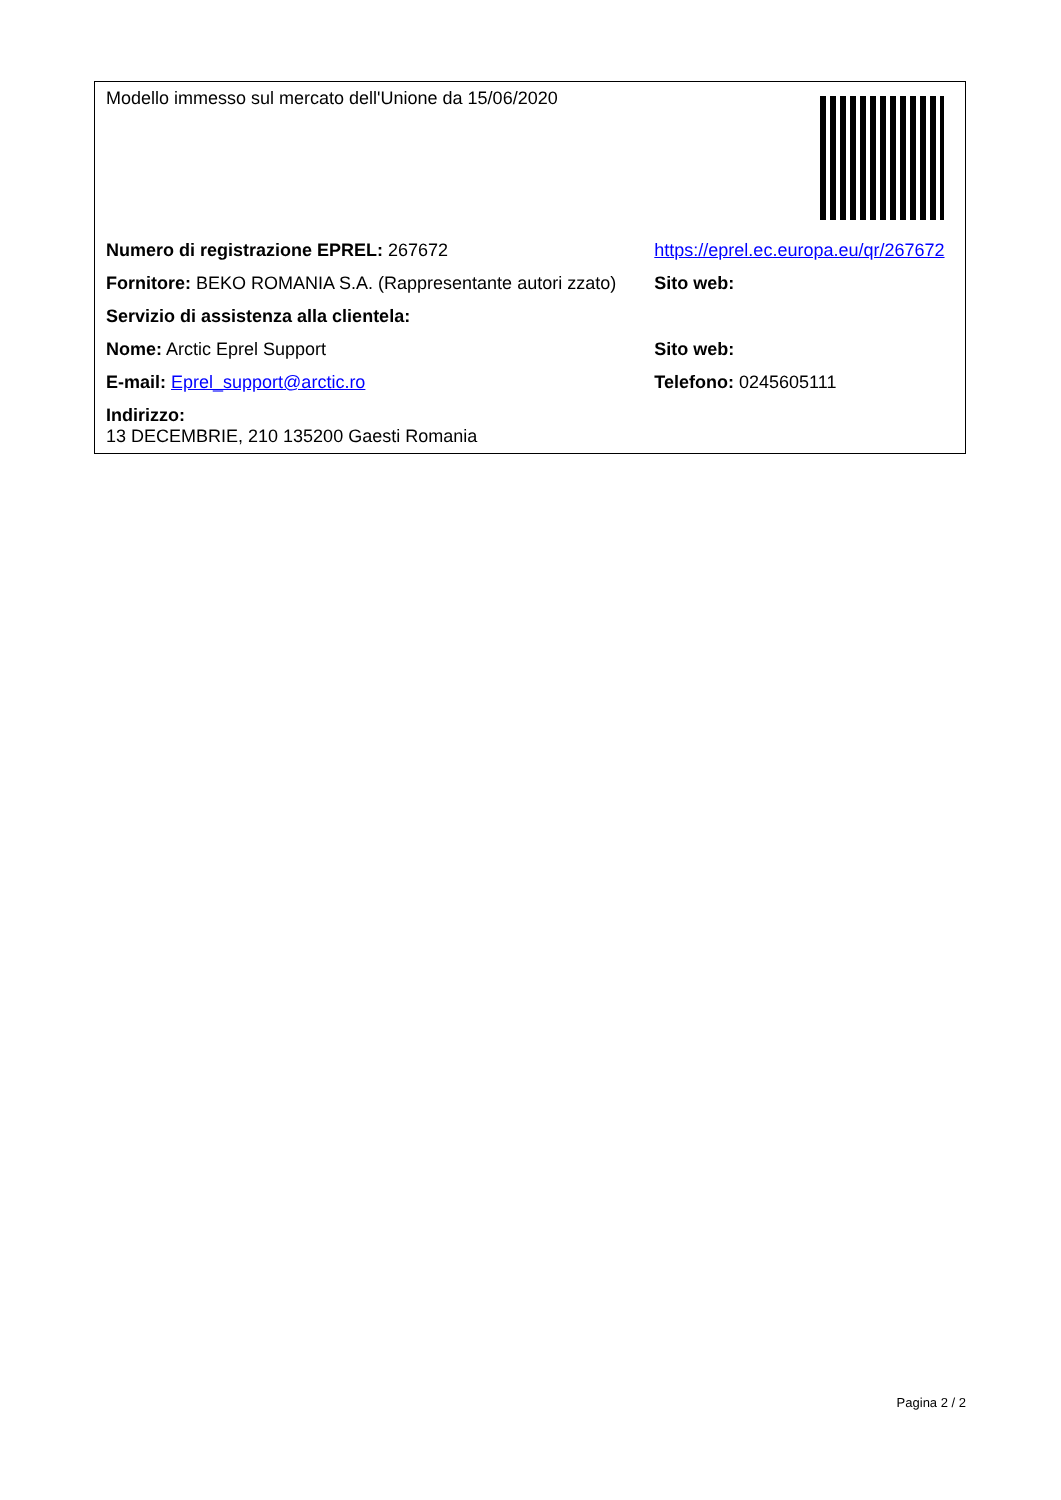| Modello immesso sul mercato dell'Unione da 15/06/2020 | |
| Numero di registrazione EPREL: 267672 | https://eprel.ec.europa.eu/qr/267672 |
| Fornitore: BEKO ROMANIA S.A. (Rappresentante autori zzato) | Sito web: |
| Servizio di assistenza alla clientela: | |
| Nome: Arctic Eprel Support | Sito web: |
| E-mail: Eprel_support@arctic.ro | Telefono: 0245605111 |
| Indirizzo: 13 DECEMBRIE, 210 135200 Gaesti Romania | |
Pagina 2 / 2